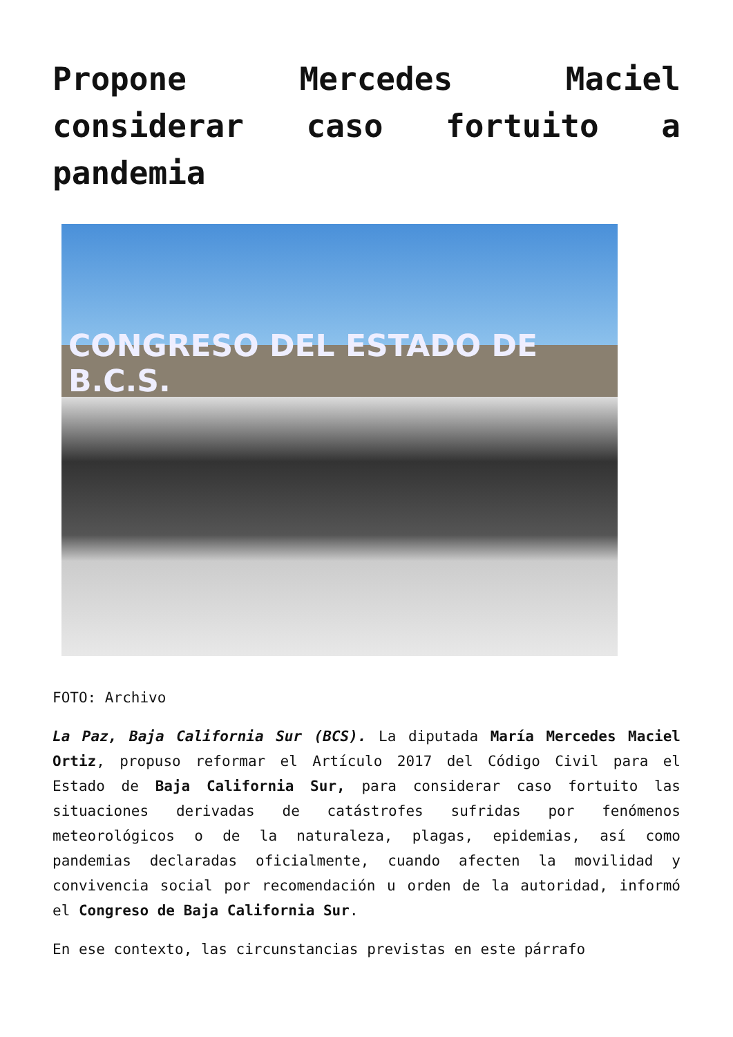Propone Mercedes Maciel considerar caso fortuito a pandemia
CONGRESO DEL ESTADO DE B.C.S.
FOTO: Archivo
La Paz, Baja California Sur (BCS). La diputada María Mercedes Maciel Ortiz, propuso reformar el Artículo 2017 del Código Civil para el Estado de Baja California Sur, para considerar caso fortuito las situaciones derivadas de catástrofes sufridas por fenómenos meteorológicos o de la naturaleza, plagas, epidemias, así como pandemias declaradas oficialmente, cuando afecten la movilidad y convivencia social por recomendación u orden de la autoridad, informó el Congreso de Baja California Sur.
En ese contexto, las circunstancias previstas en este párrafo